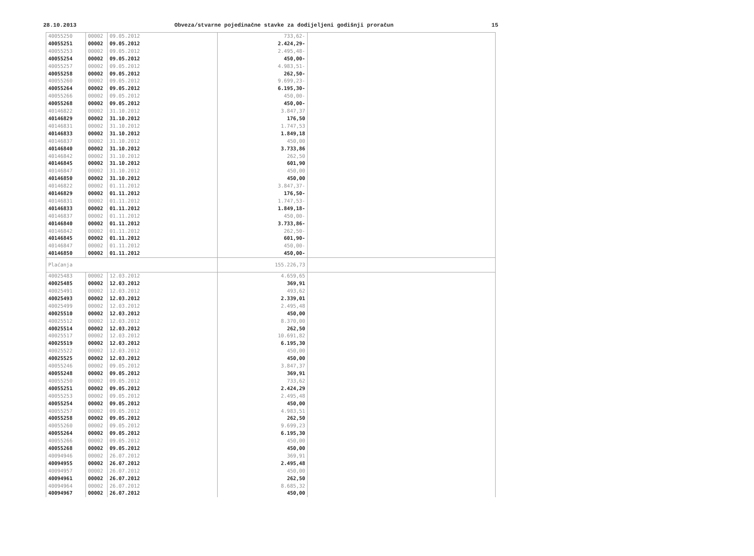28.10.2013 Obveza/stvarne pojedinačne stavke za dodijeljeni godišnji proračun 15
| 40055250 | 00002 | 09.05.2012 | 733,62- | |
| 40055251 | 00002 | 09.05.2012 | 2.424,29- | |
| 40055253 | 00002 | 09.05.2012 | 2.495,48- | |
| 40055254 | 00002 | 09.05.2012 | 450,00- | |
| 40055257 | 00002 | 09.05.2012 | 4.983,51- | |
| 40055258 | 00002 | 09.05.2012 | 262,50- | |
| 40055260 | 00002 | 09.05.2012 | 9.699,23- | |
| 40055264 | 00002 | 09.05.2012 | 6.195,30- | |
| 40055266 | 00002 | 09.05.2012 | 450,00- | |
| 40055268 | 00002 | 09.05.2012 | 450,00- | |
| 40146822 | 00002 | 31.10.2012 | 3.847,37 | |
| 40146829 | 00002 | 31.10.2012 | 176,50 | |
| 40146831 | 00002 | 31.10.2012 | 1.747,53 | |
| 40146833 | 00002 | 31.10.2012 | 1.849,18 | |
| 40146837 | 00002 | 31.10.2012 | 450,00 | |
| 40146840 | 00002 | 31.10.2012 | 3.733,86 | |
| 40146842 | 00002 | 31.10.2012 | 262,50 | |
| 40146845 | 00002 | 31.10.2012 | 601,90 | |
| 40146847 | 00002 | 31.10.2012 | 450,00 | |
| 40146850 | 00002 | 31.10.2012 | 450,00 | |
| 40146822 | 00002 | 01.11.2012 | 3.847,37- | |
| 40146829 | 00002 | 01.11.2012 | 176,50- | |
| 40146831 | 00002 | 01.11.2012 | 1.747,53- | |
| 40146833 | 00002 | 01.11.2012 | 1.849,18- | |
| 40146837 | 00002 | 01.11.2012 | 450,00- | |
| 40146840 | 00002 | 01.11.2012 | 3.733,86- | |
| 40146842 | 00002 | 01.11.2012 | 262,50- | |
| 40146845 | 00002 | 01.11.2012 | 601,90- | |
| 40146847 | 00002 | 01.11.2012 | 450,00- | |
| 40146850 | 00002 | 01.11.2012 | 450,00- | |
| Plaćanja | | | 155.226,73 | |
| 40025483 | 00002 | 12.03.2012 | 4.659,65 | |
| 40025485 | 00002 | 12.03.2012 | 369,91 | |
| 40025491 | 00002 | 12.03.2012 | 493,62 | |
| 40025493 | 00002 | 12.03.2012 | 2.339,01 | |
| 40025499 | 00002 | 12.03.2012 | 2.495,48 | |
| 40025510 | 00002 | 12.03.2012 | 450,00 | |
| 40025512 | 00002 | 12.03.2012 | 8.370,00 | |
| 40025514 | 00002 | 12.03.2012 | 262,50 | |
| 40025517 | 00002 | 12.03.2012 | 10.691,82 | |
| 40025519 | 00002 | 12.03.2012 | 6.195,30 | |
| 40025522 | 00002 | 12.03.2012 | 450,00 | |
| 40025525 | 00002 | 12.03.2012 | 450,00 | |
| 40055246 | 00002 | 09.05.2012 | 3.847,37 | |
| 40055248 | 00002 | 09.05.2012 | 369,91 | |
| 40055250 | 00002 | 09.05.2012 | 733,62 | |
| 40055251 | 00002 | 09.05.2012 | 2.424,29 | |
| 40055253 | 00002 | 09.05.2012 | 2.495,48 | |
| 40055254 | 00002 | 09.05.2012 | 450,00 | |
| 40055257 | 00002 | 09.05.2012 | 4.983,51 | |
| 40055258 | 00002 | 09.05.2012 | 262,50 | |
| 40055260 | 00002 | 09.05.2012 | 9.699,23 | |
| 40055264 | 00002 | 09.05.2012 | 6.195,30 | |
| 40055266 | 00002 | 09.05.2012 | 450,00 | |
| 40055268 | 00002 | 09.05.2012 | 450,00 | |
| 40094946 | 00002 | 26.07.2012 | 369,91 | |
| 40094955 | 00002 | 26.07.2012 | 2.495,48 | |
| 40094957 | 00002 | 26.07.2012 | 450,00 | |
| 40094961 | 00002 | 26.07.2012 | 262,50 | |
| 40094964 | 00002 | 26.07.2012 | 8.685,32 | |
| 40094967 | 00002 | 26.07.2012 | 450,00 | |